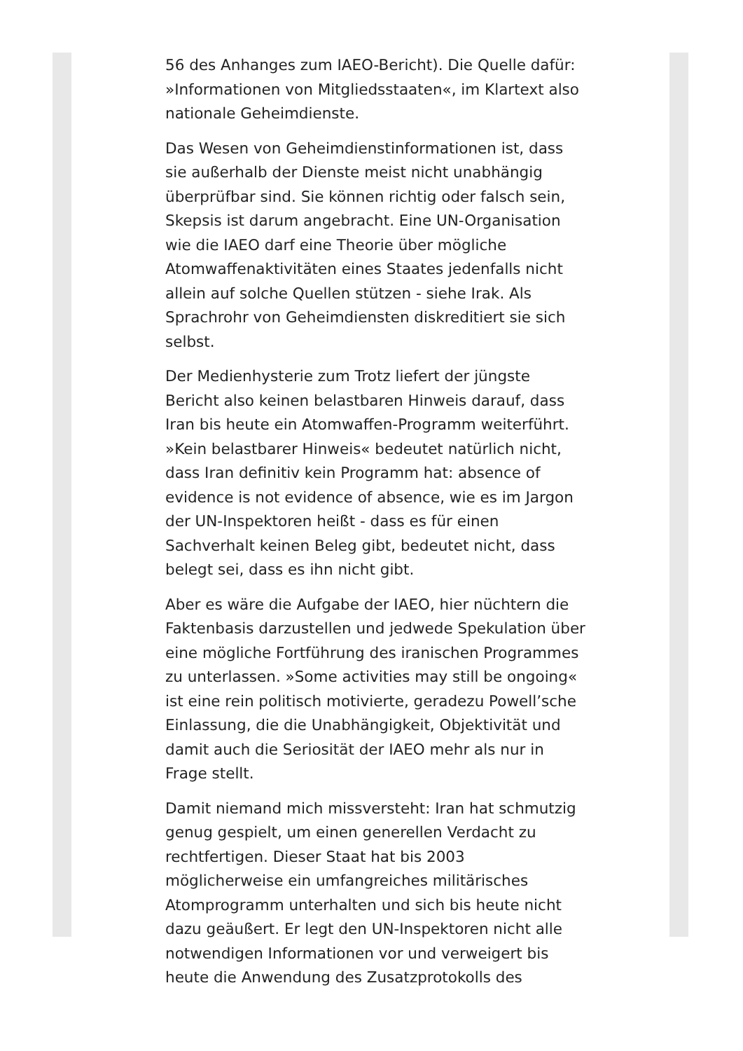56 des Anhanges zum IAEO-Bericht). Die Quelle dafür: »Informationen von Mitgliedsstaaten«, im Klartext also nationale Geheimdienste.
Das Wesen von Geheimdienstinformationen ist, dass sie außerhalb der Dienste meist nicht unabhängig überprüfbar sind. Sie können richtig oder falsch sein, Skepsis ist darum angebracht. Eine UN-Organisation wie die IAEO darf eine Theorie über mögliche Atomwaffenaktivitäten eines Staates jedenfalls nicht allein auf solche Quellen stützen - siehe Irak. Als Sprachrohr von Geheimdiensten diskreditiert sie sich selbst.
Der Medienhysterie zum Trotz liefert der jüngste Bericht also keinen belastbaren Hinweis darauf, dass Iran bis heute ein Atomwaffen-Programm weiterführt. »Kein belastbarer Hinweis« bedeutet natürlich nicht, dass Iran definitiv kein Programm hat: absence of evidence is not evidence of absence, wie es im Jargon der UN-Inspektoren heißt - dass es für einen Sachverhalt keinen Beleg gibt, bedeutet nicht, dass belegt sei, dass es ihn nicht gibt.
Aber es wäre die Aufgabe der IAEO, hier nüchtern die Faktenbasis darzustellen und jedwede Spekulation über eine mögliche Fortführung des iranischen Programmes zu unterlassen. »Some activities may still be ongoing« ist eine rein politisch motivierte, geradezu Powell’sche Einlassung, die die Unabhängigkeit, Objektivität und damit auch die Seriosität der IAEO mehr als nur in Frage stellt.
Damit niemand mich missversteht: Iran hat schmutzig genug gespielt, um einen generellen Verdacht zu rechtfertigen. Dieser Staat hat bis 2003 möglicherweise ein umfangreiches militärisches Atomprogramm unterhalten und sich bis heute nicht dazu geäußert. Er legt den UN-Inspektoren nicht alle notwendigen Informationen vor und verweigert bis heute die Anwendung des Zusatzprotokolls des